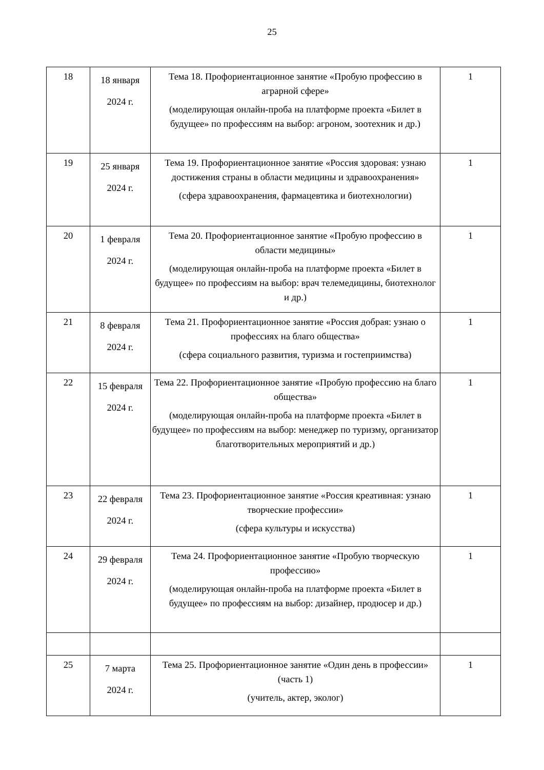25
| 18 | 18 января 2024 г. | Тема 18. Профориентационное занятие «Пробую профессию в аграрной сфере» (моделирующая онлайн-проба на платформе проекта «Билет в будущее» по профессиям на выбор: агроном, зоотехник и др.) | 1 |
| 19 | 25 января 2024 г. | Тема 19. Профориентационное занятие «Россия здоровая: узнаю достижения страны в области медицины и здравоохранения» (сфера здравоохранения, фармацевтика и биотехнологии) | 1 |
| 20 | 1 февраля 2024 г. | Тема 20. Профориентационное занятие «Пробую профессию в области медицины» (моделирующая онлайн-проба на платформе проекта «Билет в будущее» по профессиям на выбор: врач телемедицины, биотехнолог и др.) | 1 |
| 21 | 8 февраля 2024 г. | Тема 21. Профориентационное занятие «Россия добрая: узнаю о профессиях на благо общества» (сфера социального развития, туризма и гостеприимства) | 1 |
| 22 | 15 февраля 2024 г. | Тема 22. Профориентационное занятие «Пробую профессию на благо общества» (моделирующая онлайн-проба на платформе проекта «Билет в будущее» по профессиям на выбор: менеджер по туризму, организатор благотворительных мероприятий и др.) | 1 |
| 23 | 22 февраля 2024 г. | Тема 23. Профориентационное занятие «Россия креативная: узнаю творческие профессии» (сфера культуры и искусства) | 1 |
| 24 | 29 февраля 2024 г. | Тема 24. Профориентационное занятие «Пробую творческую профессию» (моделирующая онлайн-проба на платформе проекта «Билет в будущее» по профессиям на выбор: дизайнер, продюсер и др.) | 1 |
| 25 | 7 марта 2024 г. | Тема 25. Профориентационное занятие «Один день в профессии» (часть 1) (учитель, актер, эколог) | 1 |